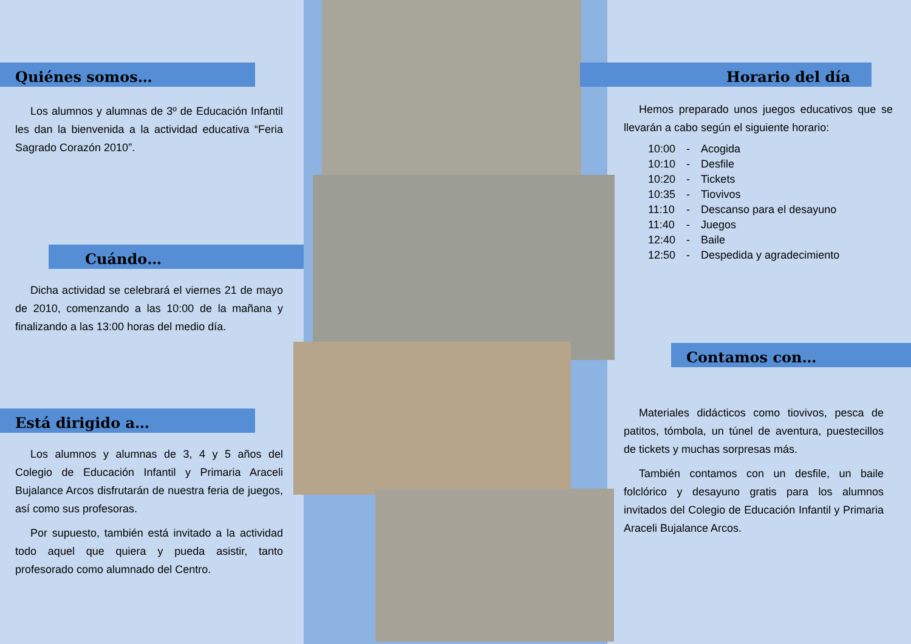Quiénes somos…
Los alumnos y alumnas de 3º de Educación Infantil les dan la bienvenida a la actividad educativa “Feria Sagrado Corazón 2010”.
Cuándo…
Dicha actividad se celebrará el viernes 21 de mayo de 2010, comenzando a las 10:00 de la mañana y finalizando a las 13:00 horas del medio día.
Está dirigido a…
Los alumnos y alumnas de 3, 4 y 5 años del Colegio de Educación Infantil y Primaria Araceli Bujalance Arcos disfrutarán de nuestra feria de juegos, así como sus profesoras.
Por supuesto, también está invitado a la actividad todo aquel que quiera y pueda asistir, tanto profesorado como alumnado del Centro.
Horario del día
Hemos preparado unos juegos educativos que se llevarán a cabo según el siguiente horario:
| 10:00 | - | Acogida |
| 10:10 | - | Desfile |
| 10:20 | - | Tickets |
| 10:35 | - | Tiovivos |
| 11:10 | - | Descanso para el desayuno |
| 11:40 | - | Juegos |
| 12:40 | - | Baile |
| 12:50 | - | Despedida y agradecimiento |
Contamos con…
Materiales didácticos como tiovivos, pesca de patitos, tómbola, un túnel de aventura, puestecillos de tickets y muchas sorpresas más.
También contamos con un desfile, un baile folclórico y desayuno gratis para los alumnos invitados del Colegio de Educación Infantil y Primaria Araceli Bujalance Arcos.